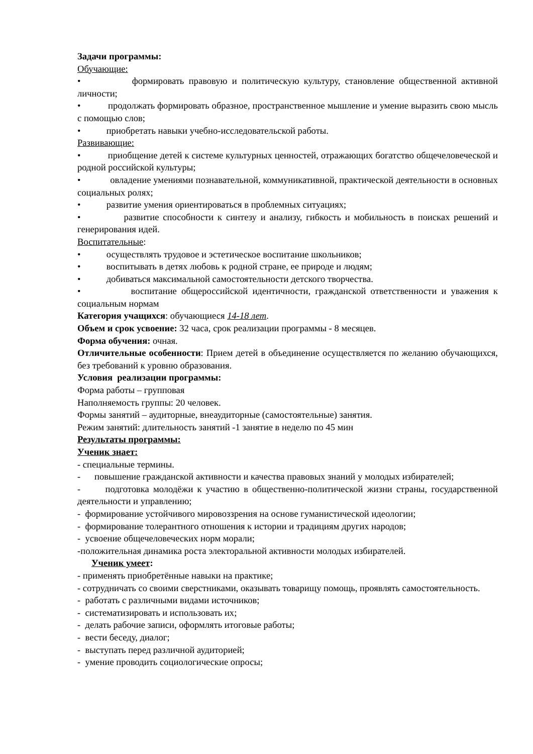Задачи программы:
Обучающие:
• формировать правовую и политическую культуру, становление общественной активной личности;
• продолжать формировать образное, пространственное мышление и умение выразить свою мысль с помощью слов;
• приобретать навыки учебно-исследовательской работы.
Развивающие:
• приобщение детей к системе культурных ценностей, отражающих богатство общечеловеческой и родной российской культуры;
• овладение умениями познавательной, коммуникативной, практической деятельности в основных социальных ролях;
• развитие умения ориентироваться в проблемных ситуациях;
• развитие способности к синтезу и анализу, гибкость и мобильность в поисках решений и генерирования идей.
Воспитательные:
• осуществлять трудовое и эстетическое воспитание школьников;
• воспитывать в детях любовь к родной стране, ее природе и людям;
• добиваться максимальной самостоятельности детского творчества.
• воспитание общероссийской идентичности, гражданской ответственности и уважения к социальным нормам
Категория учащихся: обучающиеся 14-18 лет.
Объем и срок усвоение: 32 часа, срок реализации программы - 8 месяцев.
Форма обучения: очная.
Отличительные особенности: Прием детей в объединение осуществляется по желанию обучающихся, без требований к уровню образования.
Условия реализации программы:
Форма работы – групповая
Наполняемость группы: 20 человек.
Формы занятий – аудиторные, внеаудиторные (самостоятельные) занятия.
Режим занятий: длительность занятий -1 занятие в неделю по 45 мин
Результаты программы:
Ученик знает:
- специальные термины.
- повышение гражданской активности и качества правовых знаний у молодых избирателей;
- подготовка молодёжи к участию в общественно-политической жизни страны, государственной деятельности и управлению;
- формирование устойчивого мировоззрения на основе гуманистической идеологии;
- формирование толерантного отношения к истории и традициям других народов;
- усвоение общечеловеческих норм морали;
-положительная динамика роста электоральной активности молодых избирателей.
Ученик умеет:
- применять приобретённые навыки на практике;
- сотрудничать со своими сверстниками, оказывать товарищу помощь, проявлять самостоятельность.
- работать с различными видами источников;
- систематизировать и использовать их;
- делать рабочие записи, оформлять итоговые работы;
- вести беседу, диалог;
- выступать перед различной аудиторией;
- умение проводить социологические опросы;